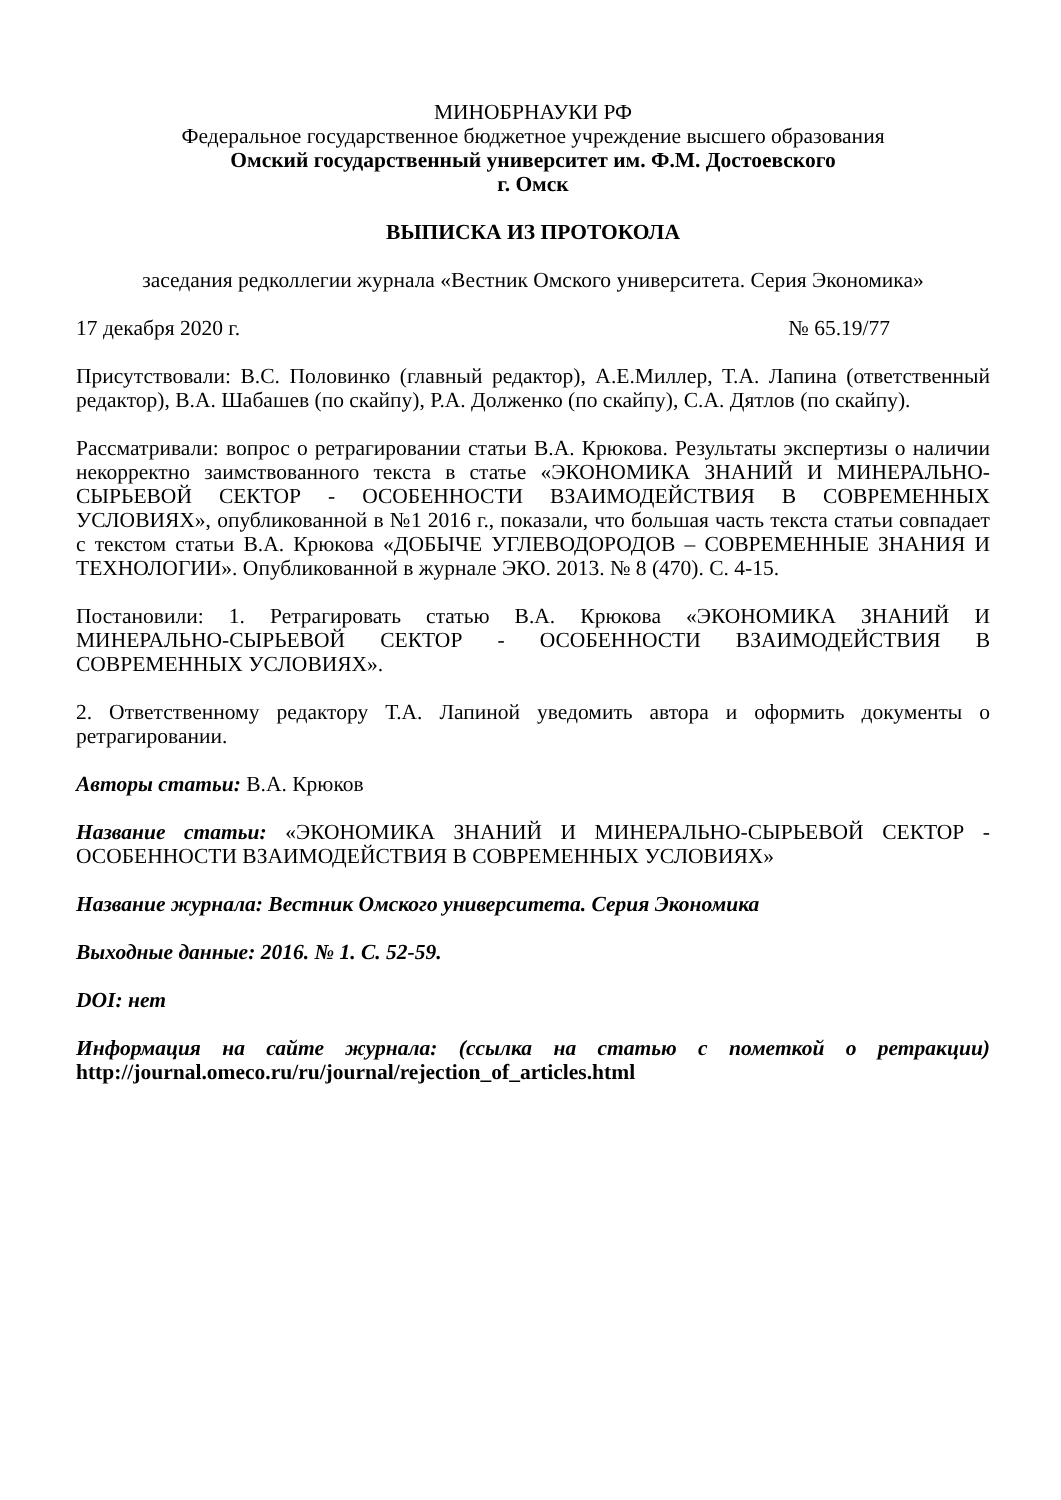МИНОБРНАУКИ РФ
Федеральное государственное бюджетное учреждение высшего образования
Омский государственный университет им. Ф.М. Достоевского
г. Омск
ВЫПИСКА ИЗ ПРОТОКОЛА
заседания редколлегии журнала «Вестник Омского университета. Серия Экономика»
17 декабря 2020 г. № 65.19/77
Присутствовали: В.С. Половинко (главный редактор), А.Е.Миллер, Т.А. Лапина (ответственный редактор), В.А. Шабашев (по скайпу), Р.А. Долженко (по скайпу), С.А. Дятлов (по скайпу).
Рассматривали: вопрос о ретрагировании статьи В.А. Крюкова. Результаты экспертизы о наличии некорректно заимствованного текста в статье «ЭКОНОМИКА ЗНАНИЙ И МИНЕРАЛЬНО-СЫРЬЕВОЙ СЕКТОР - ОСОБЕННОСТИ ВЗАИМОДЕЙСТВИЯ В СОВРЕМЕННЫХ УСЛОВИЯХ», опубликованной в №1 2016 г., показали, что большая часть текста статьи совпадает с текстом статьи В.А. Крюкова «ДОБЫЧЕ УГЛЕВОДОРОДОВ – СОВРЕМЕННЫЕ ЗНАНИЯ И ТЕХНОЛОГИИ». Опубликованной в журнале ЭКО. 2013. № 8 (470). С. 4-15.
Постановили: 1. Ретрагировать статью В.А. Крюкова «ЭКОНОМИКА ЗНАНИЙ И МИНЕРАЛЬНО-СЫРЬЕВОЙ СЕКТОР - ОСОБЕННОСТИ ВЗАИМОДЕЙСТВИЯ В СОВРЕМЕННЫХ УСЛОВИЯХ».
2. Ответственному редактору Т.А. Лапиной уведомить автора и оформить документы о ретрагировании.
Авторы статьи: В.А. Крюков
Название статьи: «ЭКОНОМИКА ЗНАНИЙ И МИНЕРАЛЬНО-СЫРЬЕВОЙ СЕКТОР - ОСОБЕННОСТИ ВЗАИМОДЕЙСТВИЯ В СОВРЕМЕННЫХ УСЛОВИЯХ»
Название журнала: Вестник Омского университета. Серия Экономика
Выходные данные: 2016. № 1. С. 52-59.
DOI: нет
Информация на сайте журнала: (ссылка на статью с пометкой о ретракции) http://journal.omeco.ru/ru/journal/rejection_of_articles.html